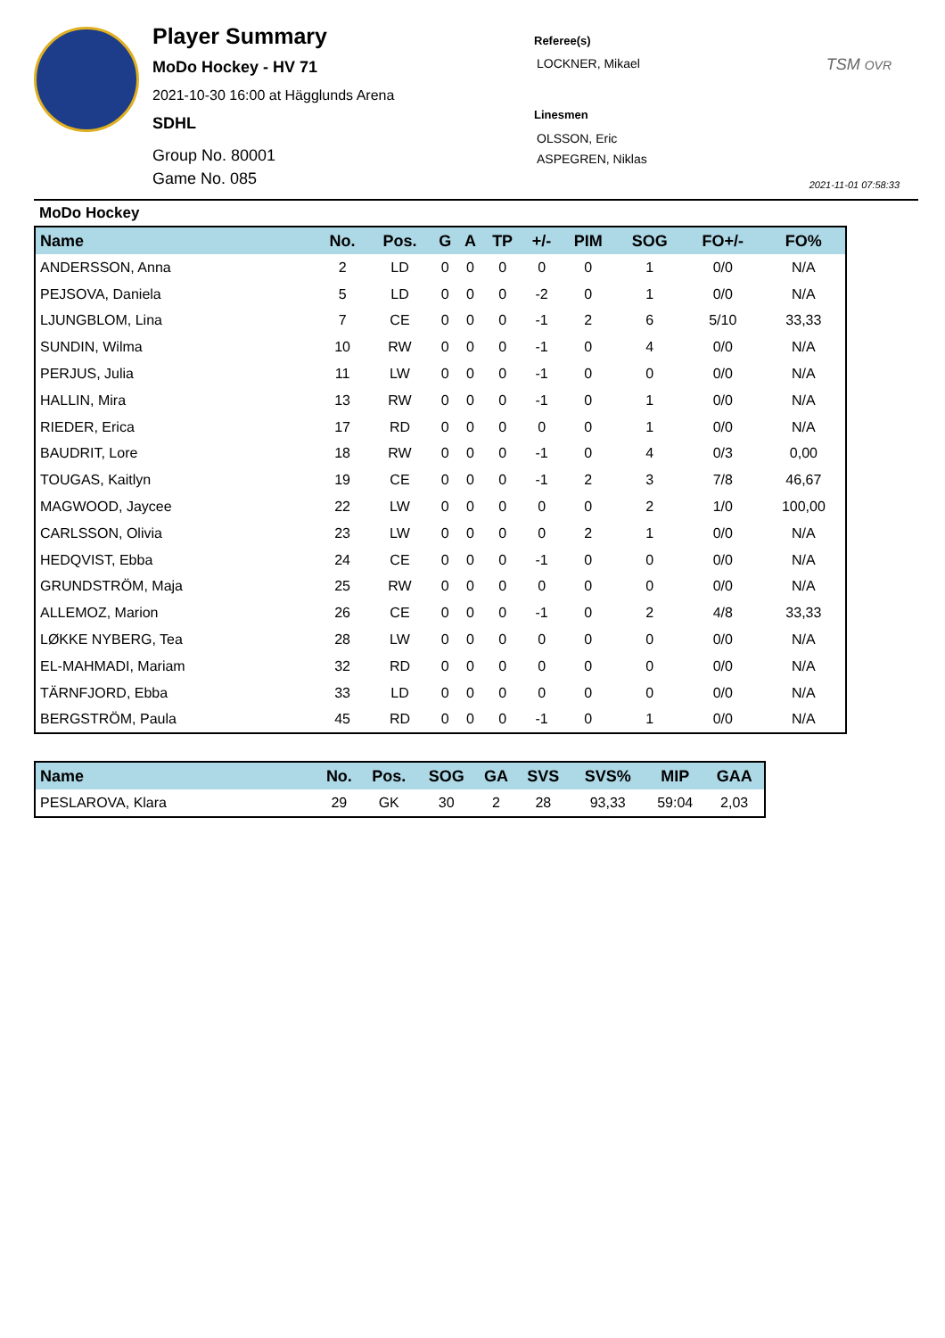Player Summary
MoDo Hockey - HV 71
2021-10-30 16:00 at Hägglunds Arena
SDHL
Group No. 80001
Game No. 085
Referee(s)
LOCKNER, Mikael
Linesmen
OLSSON, Eric
ASPEGREN, Niklas
TSM OVR
2021-11-01 07:58:33
MoDo Hockey
| Name | No. | Pos. | G | A | TP | +/- | PIM | SOG | FO+/- | FO% |
| --- | --- | --- | --- | --- | --- | --- | --- | --- | --- | --- |
| ANDERSSON, Anna | 2 | LD | 0 | 0 | 0 | 0 | 0 | 1 | 0/0 | N/A |
| PEJSOVA, Daniela | 5 | LD | 0 | 0 | 0 | -2 | 0 | 1 | 0/0 | N/A |
| LJUNGBLOM, Lina | 7 | CE | 0 | 0 | 0 | -1 | 2 | 6 | 5/10 | 33,33 |
| SUNDIN, Wilma | 10 | RW | 0 | 0 | 0 | -1 | 0 | 4 | 0/0 | N/A |
| PERJUS, Julia | 11 | LW | 0 | 0 | 0 | -1 | 0 | 0 | 0/0 | N/A |
| HALLIN, Mira | 13 | RW | 0 | 0 | 0 | -1 | 0 | 1 | 0/0 | N/A |
| RIEDER, Erica | 17 | RD | 0 | 0 | 0 | 0 | 0 | 1 | 0/0 | N/A |
| BAUDRIT, Lore | 18 | RW | 0 | 0 | 0 | -1 | 0 | 4 | 0/3 | 0,00 |
| TOUGAS, Kaitlyn | 19 | CE | 0 | 0 | 0 | -1 | 2 | 3 | 7/8 | 46,67 |
| MAGWOOD, Jaycee | 22 | LW | 0 | 0 | 0 | 0 | 0 | 2 | 1/0 | 100,00 |
| CARLSSON, Olivia | 23 | LW | 0 | 0 | 0 | 0 | 2 | 1 | 0/0 | N/A |
| HEDQVIST, Ebba | 24 | CE | 0 | 0 | 0 | -1 | 0 | 0 | 0/0 | N/A |
| GRUNDSTRÖM, Maja | 25 | RW | 0 | 0 | 0 | 0 | 0 | 0 | 0/0 | N/A |
| ALLEMOZ, Marion | 26 | CE | 0 | 0 | 0 | -1 | 0 | 2 | 4/8 | 33,33 |
| LØKKE NYBERG, Tea | 28 | LW | 0 | 0 | 0 | 0 | 0 | 0 | 0/0 | N/A |
| EL-MAHMADI, Mariam | 32 | RD | 0 | 0 | 0 | 0 | 0 | 0 | 0/0 | N/A |
| TÄRNFJORD, Ebba | 33 | LD | 0 | 0 | 0 | 0 | 0 | 0 | 0/0 | N/A |
| BERGSTRÖM, Paula | 45 | RD | 0 | 0 | 0 | -1 | 0 | 1 | 0/0 | N/A |
| Name | No. | Pos. | SOG | GA | SVS | SVS% | MIP | GAA |
| --- | --- | --- | --- | --- | --- | --- | --- | --- |
| PESLAROVA, Klara | 29 | GK | 30 | 2 | 28 | 93,33 | 59:04 | 2,03 |